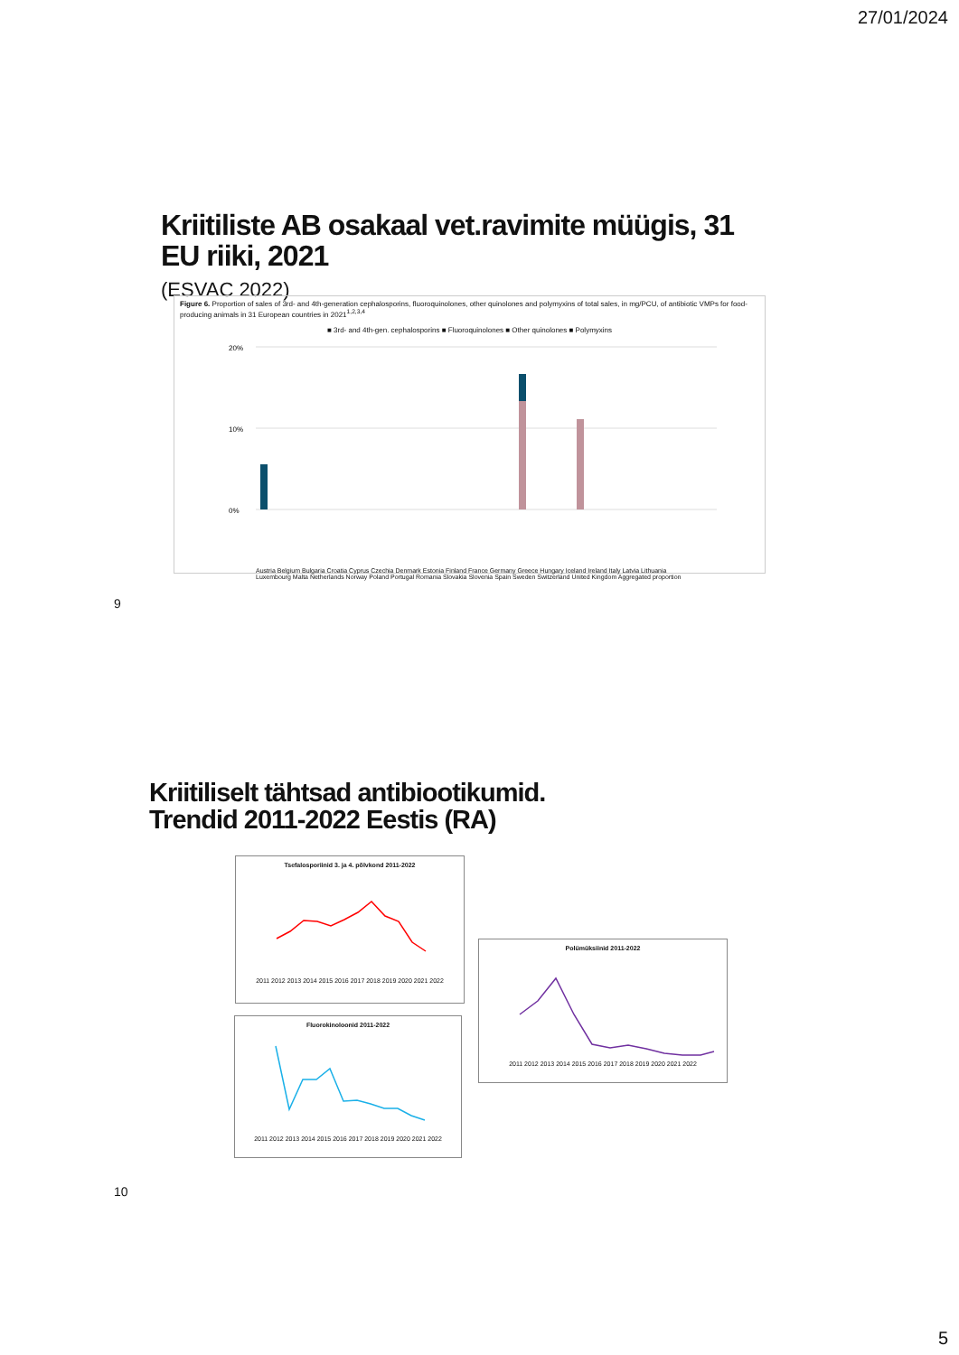27/01/2024
Kriitiliste AB osakaal vet.ravimite müügis, 31
EU riiki, 2021
(ESVAC 2022)
Figure 6. Proportion of sales of 3rd- and 4th-generation cephalosporins, fluoroquinolones, other quinolones and polymyxins of total sales, in mg/PCU, of antibiotic VMPs for food-producing animals in 31 European countries in 2021<sup>1,2,3,4</sup>
■ 3rd- and 4th-gen. cephalosporins ■ Fluoroquinolones ■ Other quinolones ■ Polymyxins
20%
10%
0%
Austria Belgium Bulgaria Croatia Cyprus Czechia Denmark Estonia Finland France Germany Greece Hungary Iceland Ireland Italy Latvia Lithuania Luxembourg Malta Netherlands Norway Poland Portugal Romania Slovakia Slovenia Spain Sweden Switzerland United Kingdom Aggregated proportion
9
Kriitiliselt tähtsad antibiootikumid.
Trendid 2011-2022 Eestis (RA)
Tsefalosporiinid 3. ja 4. põlvkond 2011-2022
2011 2012 2013 2014 2015 2016 2017 2018 2019 2020 2021 2022
Fluorokinoloonid 2011-2022
2011 2012 2013 2014 2015 2016 2017 2018 2019 2020 2021 2022
Polümüksiinid 2011-2022
2011 2012 2013 2014 2015 2016 2017 2018 2019 2020 2021 2022
10
5